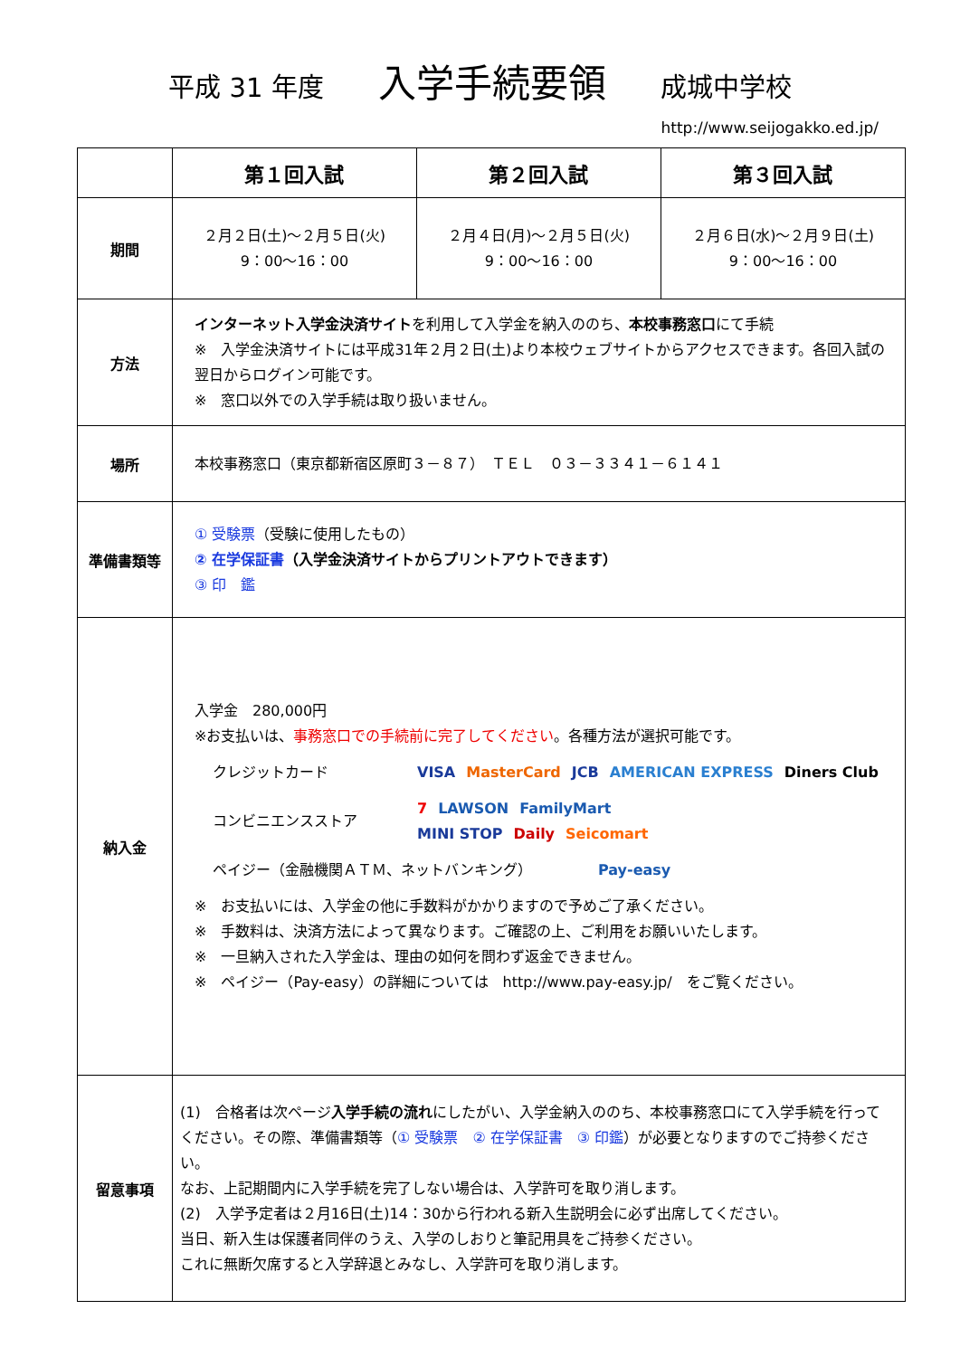平成 31 年度 入学手続要領 成城中学校
http://www.seijogakko.ed.jp/
| | 第１回入試 | 第２回入試 | 第３回入試 |
| --- | --- | --- | --- |
| 期間 | ２月２日(土)～２月５日(火) 9：00～16：00 | ２月４日(月)～２月５日(火) 9：00～16：00 | ２月６日(水)～２月９日(土) 9：00～16：00 |
| 方法 | インターネット入学金決済サイト を利用して入学金を納入ののち、 本校事務窓口 にて手続 ※ 入学金決済サイトには平成31年２月２日(土)より本校ウェブサイトからアクセスできます。各回入試の翌日からログイン可能です。 ※ 窓口以外での入学手続は取り扱いません。 | | |
| 場所 | 本校事務窓口（東京都新宿区原町３－８７） ＴＥＬ ０３－３３４１－６１４１ | | |
| 準備書類等 | ① 受験票 （受験に使用したもの） ② 在学保証書 （入学金決済サイトからプリントアウトできます） ③ 印 鑑 | | |
| 納入金 | 入学金 280,000円 ※お支払いは、 事務窓口での手続前に完了してください 。各種方法が選択可能です。 クレジットカード VISA MasterCard JCB AMERICAN EXPRESS Diners Club コンビニエンスストア 7 LAWSON FamilyMart MINI STOP Daily Seicomart ペイジー（金融機関ＡＴＭ、ネットバンキング） Pay-easy ※ お支払いには、入学金の他に手数料がかかりますので予めご了承ください。 ※ 手数料は、決済方法によって異なります。ご確認の上、ご利用をお願いいたします。 ※ 一旦納入された入学金は、理由の如何を問わず返金できません。 ※ ペイジー（Pay-easy）の詳細については http://www.pay-easy.jp/ をご覧ください。 | | |
| 留意事項 | (1) 合格者は次ページ 入学手続の流れ にしたがい、入学金納入ののち、本校事務窓口にて入学手続を行ってください。その際、準備書類等（ ① 受験票 ② 在学保証書 ③ 印鑑 ）が必要となりますのでご持参ください。 なお、上記期間内に入学手続を完了しない場合は、入学許可を取り消します。 (2) 入学予定者は２月16日(土)14：30から行われる新入生説明会に必ず出席してください。 当日、新入生は保護者同伴のうえ、入学のしおりと筆記用具をご持参ください。 これに無断欠席すると入学辞退とみなし、入学許可を取り消します。 | | |